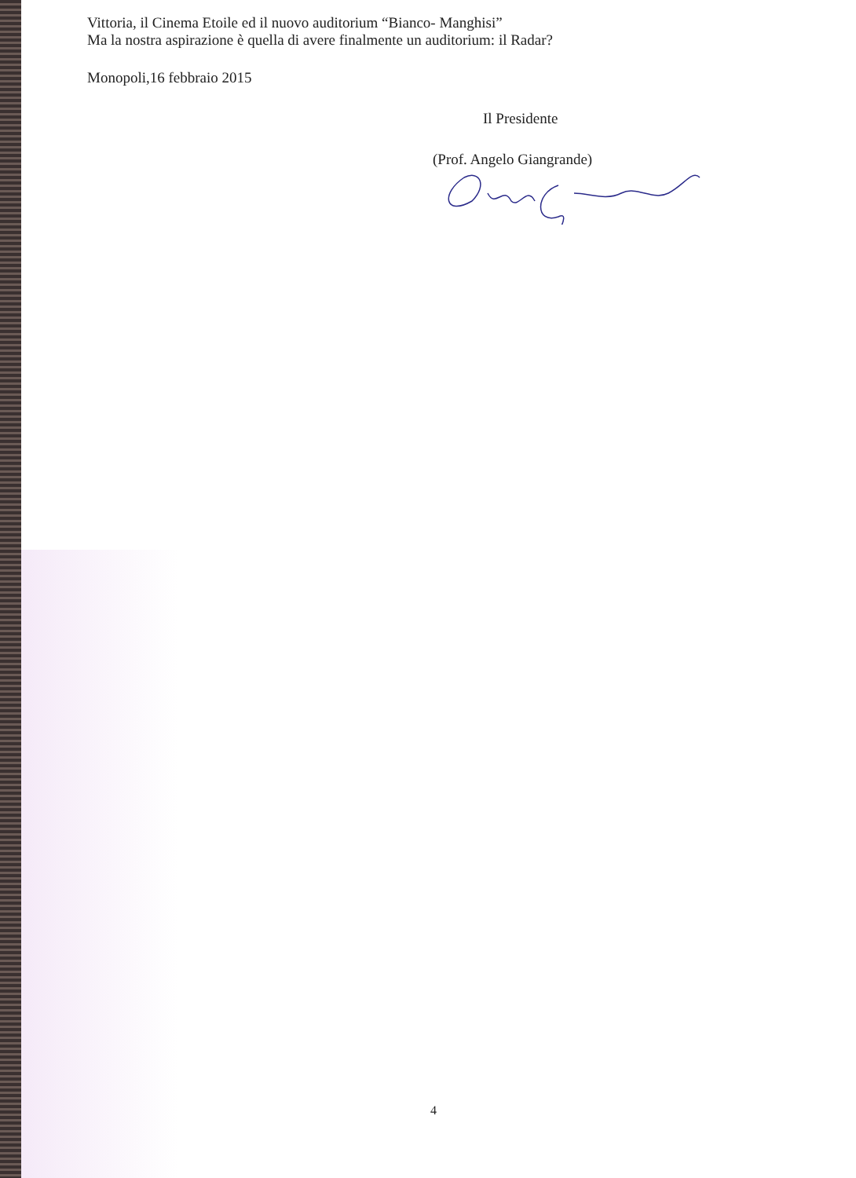Vittoria, il Cinema Etoile ed il nuovo auditorium “Bianco- Manghisi”
Ma la nostra aspirazione è quella di avere finalmente un auditorium: il Radar?
Monopoli,16 febbraio 2015
Il Presidente
(Prof. Angelo Giangrande)
4